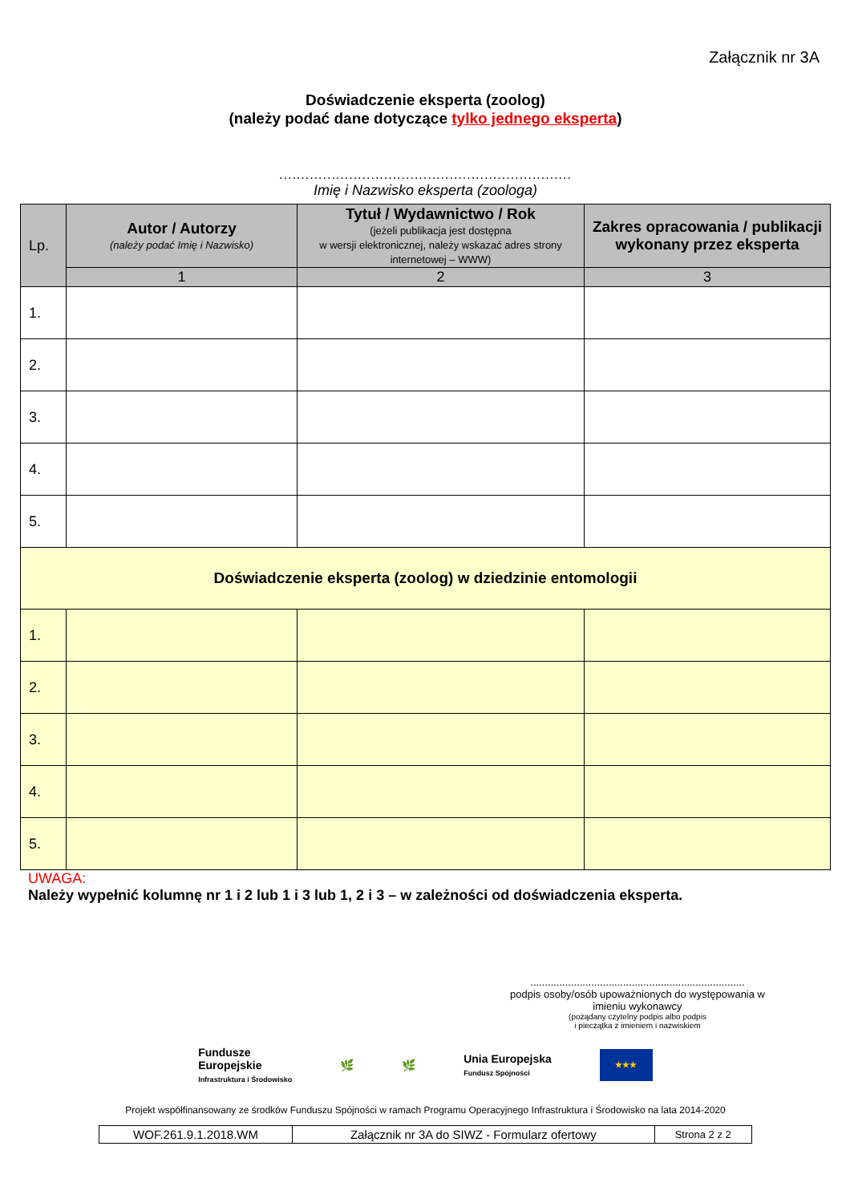Załącznik nr 3A
Doświadczenie eksperta (zoolog)
(należy podać dane dotyczące tylko jednego eksperta)
...................................................................
Imię i Nazwisko eksperta (zoologa)
| Lp. | Autor / Autorzy (należy podać Imię i Nazwisko) | Tytuł / Wydawnictwo / Rok (jeżeli publikacja jest dostępna w wersji elektronicznej, należy wskazać adres strony internetowej – WWW) | Zakres opracowania / publikacji wykonany przez eksperta |
| --- | --- | --- | --- |
| | 1 | 2 | 3 |
| 1. | | | |
| 2. | | | |
| 3. | | | |
| 4. | | | |
| 5. | | | |
| Doświadczenie eksperta (zoolog) w dziedzinie entomologii | | | |
| 1. | | | |
| 2. | | | |
| 3. | | | |
| 4. | | | |
| 5. | | | |
UWAGA:
Należy wypełnić kolumnę nr 1 i 2 lub 1 i 3 lub 1, 2 i 3 – w zależności od doświadczenia eksperta.
..........................................................................
podpis osoby/osób upoważnionych do występowania w imieniu wykonawcy
(pożądany czytelny podpis albo podpis
i pieczątka z imieniem i nazwiskiem
Fundusze
Europejskie
Infrastruktura i Środowisko
🌿 🌿
Unia Europejska
Fundusz Spójności
★★★
Projekt współfinansowany ze środków Funduszu Spójności w ramach Programu Operacyjnego Infrastruktura i Środowisko na lata 2014-2020
| WOF.261.9.1.2018.WM | Załącznik nr 3A do SIWZ - Formularz ofertowy | Strona 2 z 2 |